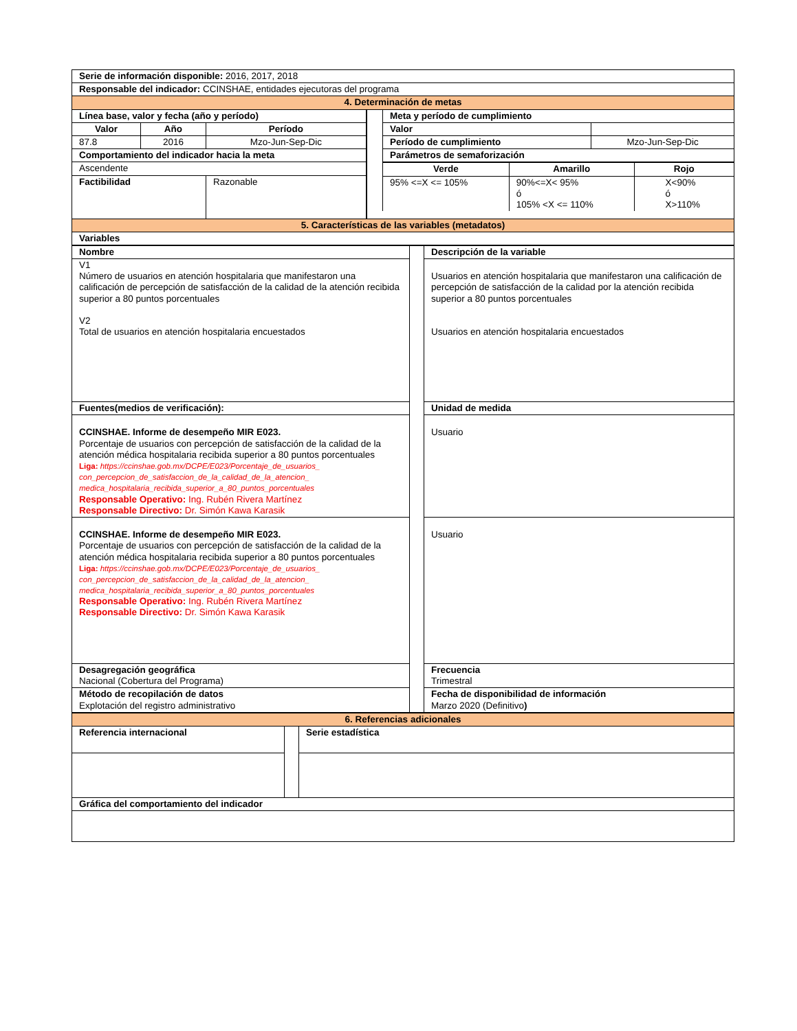| Serie de información disponible: 2016, 2017, 2018 | |
| Responsable del indicador: CCINSHAE, entidades ejecutoras del programa | |
| 4. Determinación de metas | |
| / Línea base, valor y fecha (año y período) / / / / --- / --- / --- / / Valor / Año / Período / / 87.8 / 2016 / Mzo-Jun-Sep-Dic / / Comportamiento del indicador hacia la meta / / / / Ascendente / / / / Factibilidad / / Razonable / | / Meta y período de cumplimiento / / / --- / --- / / Valor / / / Período de cumplimiento / Mzo-Jun-Sep-Dic / / Parámetros de semaforización / / / Verde / Amarillo / Rojo / / --- / --- / --- / / 95% <=X <= 105% / 90%<=X< 95% ó 105% <X <= 110% / X<90% ó X>110% / |
| 5. Características de las variables (metadatos) | |
| Variables | |
| Nombre | | Descripción de la variable |
| V1 Número de usuarios en atención hospitalaria que manifestaron una calificación de percepción de satisfacción de la calidad de la atención recibida superior a 80 puntos porcentuales V2 Total de usuarios en atención hospitalaria encuestados | | Usuarios en atención hospitalaria que manifestaron una calificación de percepción de satisfacción de la calidad por la atención recibida superior a 80 puntos porcentuales Usuarios en atención hospitalaria encuestados |
| Fuentes(medios de verificación): | | Unidad de medida |
| CCINSHAE. Informe de desempeño MIR E023. Porcentaje de usuarios con percepción de satisfacción de la calidad de la atención médica hospitalaria recibida superior a 80 puntos porcentuales Liga: https://ccinshae.gob.mx/DCPE/E023/Porcentaje_de_usuarios_ con_percepcion_de_satisfaccion_de_la_calidad_de_la_atencion_ medica_hospitalaria_recibida_superior_a_80_puntos_porcentuales Responsable Operativo: Ing. Rubén Rivera Martínez Responsable Directivo: Dr. Simón Kawa Karasik | | Usuario |
| CCINSHAE. Informe de desempeño MIR E023. Porcentaje de usuarios con percepción de satisfacción de la calidad de la atención médica hospitalaria recibida superior a 80 puntos porcentuales Liga: https://ccinshae.gob.mx/DCPE/E023/Porcentaje_de_usuarios_ con_percepcion_de_satisfaccion_de_la_calidad_de_la_atencion_ medica_hospitalaria_recibida_superior_a_80_puntos_porcentuales Responsable Operativo: Ing. Rubén Rivera Martínez Responsable Directivo: Dr. Simón Kawa Karasik | | Usuario |
| Desagregación geográfica Nacional (Cobertura del Programa) | | Frecuencia Trimestral |
| Método de recopilación de datos Explotación del registro administrativo | | Fecha de disponibilidad de información Marzo 2020 (Definitivo ) |
| 6. Referencias adicionales | | |
| Referencia internacional | | Serie estadística |
| Gráfica del comportamiento del indicador | | |